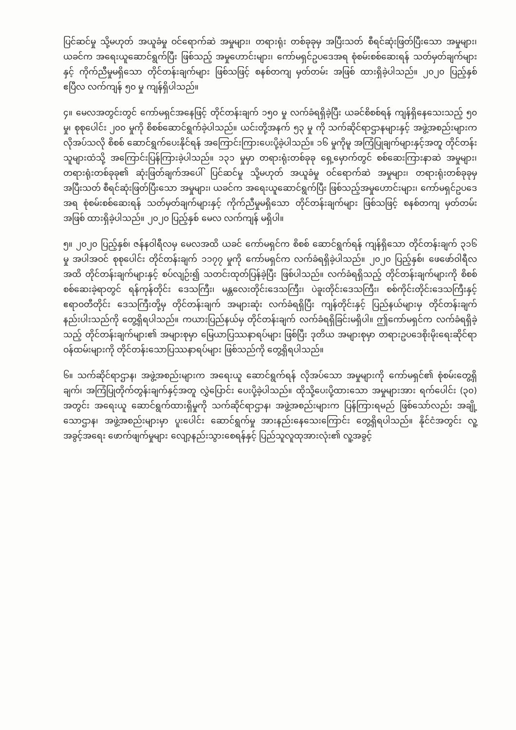ပြင်ဆင်မှု သို့မဟုတ် အယူခံမှု ဝင်ရောက်ဆဲ အမှုများ၊ တရားရုံး တစ်ခုခုမှ အပြီးသတ် စီရင်ဆုံးဖြတ်ပြီးသော အမှုများ၊ ယခင်က အရေးယူဆောင်ရွက်ပြီး ဖြစ်သည့် အမှုဟောင်းများ၊ ကော်မရှင်ဥပဒေအရ စုံစမ်းစစ်ဆေးရန် သတ်မှတ်ချက်များနှင့် ကိုက်ညီမှုမရှိသော တိုင်တန်းချက်များ ဖြစ်သဖြင့် စနစ်တကျ မှတ်တမ်း အဖြစ် ထားရှိခဲ့ပါသည်။ ၂၀၂၀ ပြည့်နှစ် ဧပြီလ လက်ကျန် ၅၀ မှု ကျန်ရှိပါသည်။
၄။ မေလအတွင်းတွင် ကော်မရှင်အနေဖြင့် တိုင်တန်းချက် ၁၅၀ မှု လက်ခံရရှိခဲ့ပြီး ယခင်စိစစ်ရန် ကျန်ရှိနေသေးသည့် ၅၀ မှု၊ စုစုပေါင်း ၂၀၀ မှုကို စိစစ်ဆောင်ရွက်ခဲ့ပါသည်။ ယင်းတို့အနက် ၅၃ မှု ကို သက်ဆိုင်ရာဌာနများနှင့် အဖွဲ့အစည်းများက လိုအပ်သလို စိစစ် ဆောင်ရွက်ပေးနိုင်ရန် အကြောင်းကြားပေးပို့ခဲ့ပါသည်။ ၁၆ မှုကိုမူ အကြံပြုချက်များနှင့်အတူ တိုင်တန်းသူများထံသို့ အကြောင်းပြန်ကြားခဲ့ပါသည်။ ၁၃၁ မှုမှာ တရားရုံးတစ်ခုခု ရှေ့မှောက်တွင် စစ်ဆေးကြားနာဆဲ အမှုများ၊ တရားရုံးတစ်ခုခု၏ ဆုံးဖြတ်ချက်အပေါ် ပြင်ဆင်မှု သို့မဟုတ် အယူခံမှု ဝင်ရောက်ဆဲ အမှုများ၊ တရားရုံးတစ်ခုခုမှ အပြီးသတ် စီရင်ဆုံးဖြတ်ပြီးသော အမှုများ၊ ယခင်က အရေးယူဆောင်ရွက်ပြီး ဖြစ်သည့်အမှုဟောင်းများ၊ ကော်မရှင်ဥပဒေအရ စုံစမ်းစစ်ဆေးရန် သတ်မှတ်ချက်များနှင့် ကိုက်ညီမှုမရှိသော တိုင်တန်းချက်များ ဖြစ်သဖြင့် စနစ်တကျ မှတ်တမ်း အဖြစ် ထားရှိခဲ့ပါသည်။ ၂၀၂၀ ပြည့်နှစ် မေလ လက်ကျန် မရှိပါ။
၅။ ၂၀၂၀ ပြည့်နှစ်၊ ဇန်နဝါရီလမှ မေလအထိ ယခင် ကော်မရှင်က စိစစ် ဆောင်ရွက်ရန် ကျန်ရှိသော တိုင်တန်းချက် ၃၁၆ မှု အပါအဝင် စုစုပေါင်း တိုင်တန်းချက် ၁၁၇၇ မှုကို ကော်မရှင်က လက်ခံရရှိခဲ့ပါသည်။ ၂၀၂၀ ပြည့်နှစ်၊ ဖေဖော်ဝါရီလအထိ တိုင်တန်းချက်များနှင့် စပ်လျဉ်း၍ သတင်းထုတ်ပြန်ခဲ့ပြီး ဖြစ်ပါသည်။ လက်ခံရရှိသည့် တိုင်တန်းချက်များကို စိစစ်စစ်ဆေးခဲ့ရာတွင် ရန်ကုန်တိုင်း ဒေသကြီး၊ မန္တလေးတိုင်းဒေသကြီး၊ ပဲခူးတိုင်းဒေသကြီး၊ စစ်ကိုင်းတိုင်းဒေသကြီးနှင့် ဧရာဝတီတိုင်း ဒေသကြီးတို့မှ တိုင်တန်းချက် အများဆုံး လက်ခံရရှိပြီး ကျန်တိုင်းနှင့် ပြည်နယ်များမှ တိုင်တန်းချက် နည်းပါးသည်ကို တွေ့ရှိရပါသည်။ ကယားပြည်နယ်မှ တိုင်တန်းချက် လက်ခံရရှိခြင်းမရှိပါ။ ဤကော်မရှင်က လက်ခံရရှိခဲ့သည့် တိုင်တန်းချက်များ၏ အများစုမှာ မြေယာပြဿနာရပ်များ ဖြစ်ပြီး ဒုတိယ အများစုမှာ တရားဥပဒေစိုးမိုးရေးဆိုင်ရာ ဝန်ထမ်းများကို တိုင်တန်းသောပြဿနာရပ်များ ဖြစ်သည်ကို တွေ့ရှိရပါသည်။
၆။ သက်ဆိုင်ရာဌာန၊ အဖွဲ့အစည်းများက အရေးယူ ဆောင်ရွက်ရန် လိုအပ်သော အမှုများကို ကော်မရှင်၏ စုံစမ်းတွေ့ရှိချက်၊ အကြံပြုတိုက်တွန်းချက်နှင့်အတူ လွှဲပြောင်း ပေးပို့ခဲ့ပါသည်။ ထိုသို့ပေးပို့ထားသော အမှုများအား ရက်ပေါင်း (၃၀) အတွင်း အရေးယူ ဆောင်ရွက်ထားရှိမှုကို သက်ဆိုင်ရာဌာန၊ အဖွဲ့အစည်းများက ပြန်ကြားရမည် ဖြစ်သော်လည်း အချို့သောဌာန၊ အဖွဲ့အစည်းများမှာ ပူးပေါင်း ဆောင်ရွက်မှု အားနည်းနေသေးကြောင်း တွေ့ရှိရပါသည်။ နိုင်ငံအတွင်း လူ့အခွင့်အရေး ဖောက်ဖျက်မှုများ လျော့နည်းသွားစေရန်နှင့် ပြည်သူလူထုအားလုံး၏ လူ့အခွင့်